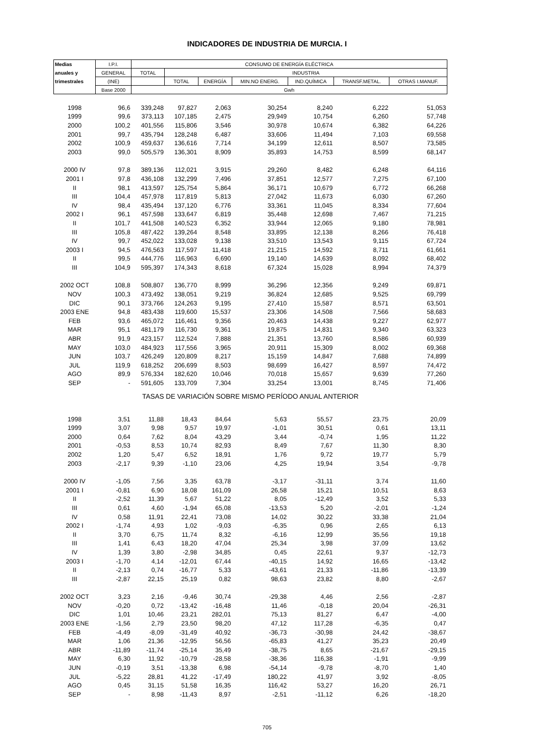INDICADORES DE INDUSTRIA DE MURCIA. I
| Medias | I.P.I. | CONSUMO DE ENERGÍA ELÉCTRICA | | | | | | |
| --- | --- | --- | --- | --- | --- | --- | --- | --- |
| anuales y | GENERAL | TOTAL | INDUSTRIA | | | | | |
| trimestrales | (INE) | | TOTAL | ENERGÍA | MIN.NO ENERG. | IND.QUÍMICA | TRANSF.METAL. | OTRAS I.MANUF. |
| | Base 2000 | Gwh | | | | | | |
| 1998 | 96,6 | 339,248 | 97,827 | 2,063 | 30,254 | 8,240 | 6,222 | 51,053 |
| 1999 | 99,6 | 373,113 | 107,185 | 2,475 | 29,949 | 10,754 | 6,260 | 57,748 |
| 2000 | 100,2 | 401,556 | 115,806 | 3,546 | 30,978 | 10,674 | 6,382 | 64,226 |
| 2001 | 99,7 | 435,794 | 128,248 | 6,487 | 33,606 | 11,494 | 7,103 | 69,558 |
| 2002 | 100,9 | 459,637 | 136,616 | 7,714 | 34,199 | 12,611 | 8,507 | 73,585 |
| 2003 | 99,0 | 505,579 | 136,301 | 8,909 | 35,893 | 14,753 | 8,599 | 68,147 |
| 2000 IV | 97,8 | 389,136 | 112,021 | 3,915 | 29,260 | 8,482 | 6,248 | 64,116 |
| 2001 I | 97,8 | 436,108 | 132,299 | 7,496 | 37,851 | 12,577 | 7,275 | 67,100 |
| II | 98,1 | 413,597 | 125,754 | 5,864 | 36,171 | 10,679 | 6,772 | 66,268 |
| III | 104,4 | 457,978 | 117,819 | 5,813 | 27,042 | 11,673 | 6,030 | 67,260 |
| IV | 98,4 | 435,494 | 137,120 | 6,776 | 33,361 | 11,045 | 8,334 | 77,604 |
| 2002 I | 96,1 | 457,598 | 133,647 | 6,819 | 35,448 | 12,698 | 7,467 | 71,215 |
| II | 101,7 | 441,508 | 140,523 | 6,352 | 33,944 | 12,065 | 9,180 | 78,981 |
| III | 105,8 | 487,422 | 139,264 | 8,548 | 33,895 | 12,138 | 8,266 | 76,418 |
| IV | 99,7 | 452,022 | 133,028 | 9,138 | 33,510 | 13,543 | 9,115 | 67,724 |
| 2003 I | 94,5 | 476,563 | 117,597 | 11,418 | 21,215 | 14,592 | 8,711 | 61,661 |
| II | 99,5 | 444,776 | 116,963 | 6,690 | 19,140 | 14,639 | 8,092 | 68,402 |
| III | 104,9 | 595,397 | 174,343 | 8,618 | 67,324 | 15,028 | 8,994 | 74,379 |
| 2002 OCT | 108,8 | 508,807 | 136,770 | 8,999 | 36,296 | 12,356 | 9,249 | 69,871 |
| NOV | 100,3 | 473,492 | 138,051 | 9,219 | 36,824 | 12,685 | 9,525 | 69,799 |
| DIC | 90,1 | 373,766 | 124,263 | 9,195 | 27,410 | 15,587 | 8,571 | 63,501 |
| 2003 ENE | 94,8 | 483,438 | 119,600 | 15,537 | 23,306 | 14,508 | 7,566 | 58,683 |
| FEB | 93,6 | 465,072 | 116,461 | 9,356 | 20,463 | 14,438 | 9,227 | 62,977 |
| MAR | 95,1 | 481,179 | 116,730 | 9,361 | 19,875 | 14,831 | 9,340 | 63,323 |
| ABR | 91,9 | 423,157 | 112,524 | 7,888 | 21,351 | 13,760 | 8,586 | 60,939 |
| MAY | 103,0 | 484,923 | 117,556 | 3,965 | 20,911 | 15,309 | 8,002 | 69,368 |
| JUN | 103,7 | 426,249 | 120,809 | 8,217 | 15,159 | 14,847 | 7,688 | 74,899 |
| JUL | 119,9 | 618,252 | 206,699 | 8,503 | 98,699 | 16,427 | 8,597 | 74,472 |
| AGO | 89,9 | 576,334 | 182,620 | 10,046 | 70,018 | 15,657 | 9,639 | 77,260 |
| SEP | - | 591,605 | 133,709 | 7,304 | 33,254 | 13,001 | 8,745 | 71,406 |
| TASAS DE VARIACIÓN SOBRE MISMO PERÍODO ANUAL ANTERIOR | | | | | | | | |
| 1998 | 3,51 | 11,88 | 18,43 | 84,64 | 5,63 | 55,57 | 23,75 | 20,09 |
| 1999 | 3,07 | 9,98 | 9,57 | 19,97 | -1,01 | 30,51 | 0,61 | 13,11 |
| 2000 | 0,64 | 7,62 | 8,04 | 43,29 | 3,44 | -0,74 | 1,95 | 11,22 |
| 2001 | -0,53 | 8,53 | 10,74 | 82,93 | 8,49 | 7,67 | 11,30 | 8,30 |
| 2002 | 1,20 | 5,47 | 6,52 | 18,91 | 1,76 | 9,72 | 19,77 | 5,79 |
| 2003 | -2,17 | 9,39 | -1,10 | 23,06 | 4,25 | 19,94 | 3,54 | -9,78 |
| 2000 IV | -1,05 | 7,56 | 3,35 | 63,78 | -3,17 | -31,11 | 3,74 | 11,60 |
| 2001 I | -0,81 | 6,90 | 18,08 | 161,09 | 26,58 | 15,21 | 10,51 | 8,63 |
| II | -2,52 | 11,39 | 5,67 | 51,22 | 8,05 | -12,49 | 3,52 | 5,33 |
| III | 0,61 | 4,60 | -1,94 | 65,08 | -13,53 | 5,20 | -2,01 | -1,24 |
| IV | 0,58 | 11,91 | 22,41 | 73,08 | 14,02 | 30,22 | 33,38 | 21,04 |
| 2002 I | -1,74 | 4,93 | 1,02 | -9,03 | -6,35 | 0,96 | 2,65 | 6,13 |
| II | 3,70 | 6,75 | 11,74 | 8,32 | -6,16 | 12,99 | 35,56 | 19,18 |
| III | 1,41 | 6,43 | 18,20 | 47,04 | 25,34 | 3,98 | 37,09 | 13,62 |
| IV | 1,39 | 3,80 | -2,98 | 34,85 | 0,45 | 22,61 | 9,37 | -12,73 |
| 2003 I | -1,70 | 4,14 | -12,01 | 67,44 | -40,15 | 14,92 | 16,65 | -13,42 |
| II | -2,13 | 0,74 | -16,77 | 5,33 | -43,61 | 21,33 | -11,86 | -13,39 |
| III | -2,87 | 22,15 | 25,19 | 0,82 | 98,63 | 23,82 | 8,80 | -2,67 |
| 2002 OCT | 3,23 | 2,16 | -9,46 | 30,74 | -29,38 | 4,46 | 2,56 | -2,87 |
| NOV | -0,20 | 0,72 | -13,42 | -16,48 | 11,46 | -0,18 | 20,04 | -26,31 |
| DIC | 1,01 | 10,46 | 23,21 | 282,01 | 75,13 | 81,27 | 6,47 | -4,00 |
| 2003 ENE | -1,56 | 2,79 | 23,50 | 98,20 | 47,12 | 117,28 | -6,35 | 0,47 |
| FEB | -4,49 | -8,09 | -31,49 | 40,92 | -36,73 | -30,98 | 24,42 | -38,67 |
| MAR | 1,06 | 21,36 | -12,95 | 56,56 | -65,83 | 41,27 | 35,23 | 20,49 |
| ABR | -11,89 | -11,74 | -25,14 | 35,49 | -38,75 | 8,65 | -21,67 | -29,15 |
| MAY | 6,30 | 11,92 | -10,79 | -28,58 | -38,36 | 116,38 | -1,91 | -9,99 |
| JUN | -0,19 | 3,51 | -13,38 | 6,98 | -54,14 | -9,78 | -8,70 | 1,40 |
| JUL | -5,22 | 28,81 | 41,22 | -17,49 | 180,22 | 41,97 | 3,92 | -8,05 |
| AGO | 0,45 | 31,15 | 51,58 | 16,35 | 116,42 | 53,27 | 16,20 | 26,71 |
| SEP | - | 8,98 | -11,43 | 8,97 | -2,51 | -11,12 | 6,26 | -18,20 |
705